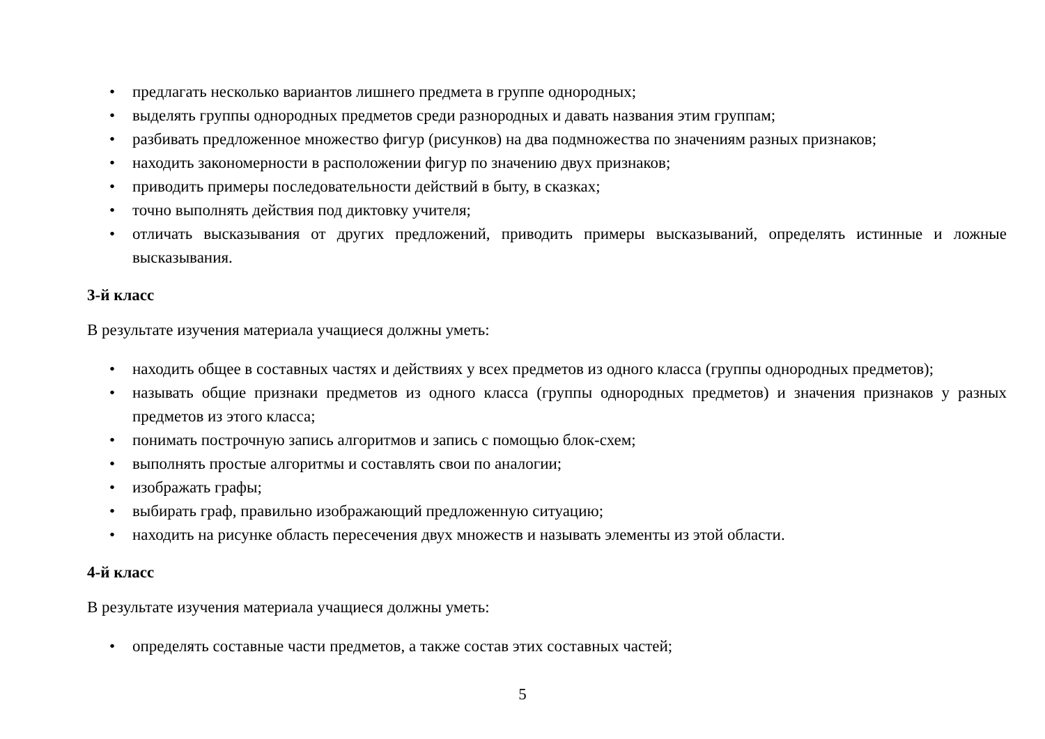• предлагать несколько вариантов лишнего предмета в группе однородных;
• выделять группы однородных предметов среди разнородных и давать названия этим группам;
• разбивать предложенное множество фигур (рисунков) на два подмножества по значениям разных признаков;
• находить закономерности в расположении фигур по значению двух признаков;
• приводить примеры последовательности действий в быту, в сказках;
• точно выполнять действия под диктовку учителя;
• отличать высказывания от других предложений, приводить примеры высказываний, определять истинные и ложные высказывания.
3-й класс
В результате изучения материала учащиеся должны уметь:
• находить общее в составных частях и действиях у всех предметов из одного класса (группы однородных предметов);
• называть общие признаки предметов из одного класса (группы однородных предметов) и значения признаков у разных предметов из этого класса;
• понимать построчную запись алгоритмов и запись с помощью блок-схем;
• выполнять простые алгоритмы и составлять свои по аналогии;
• изображать графы;
• выбирать граф, правильно изображающий предложенную ситуацию;
• находить на рисунке область пересечения двух множеств и называть элементы из этой области.
4-й класс
В результате изучения материала учащиеся должны уметь:
• определять составные части предметов, а также состав этих составных частей;
5